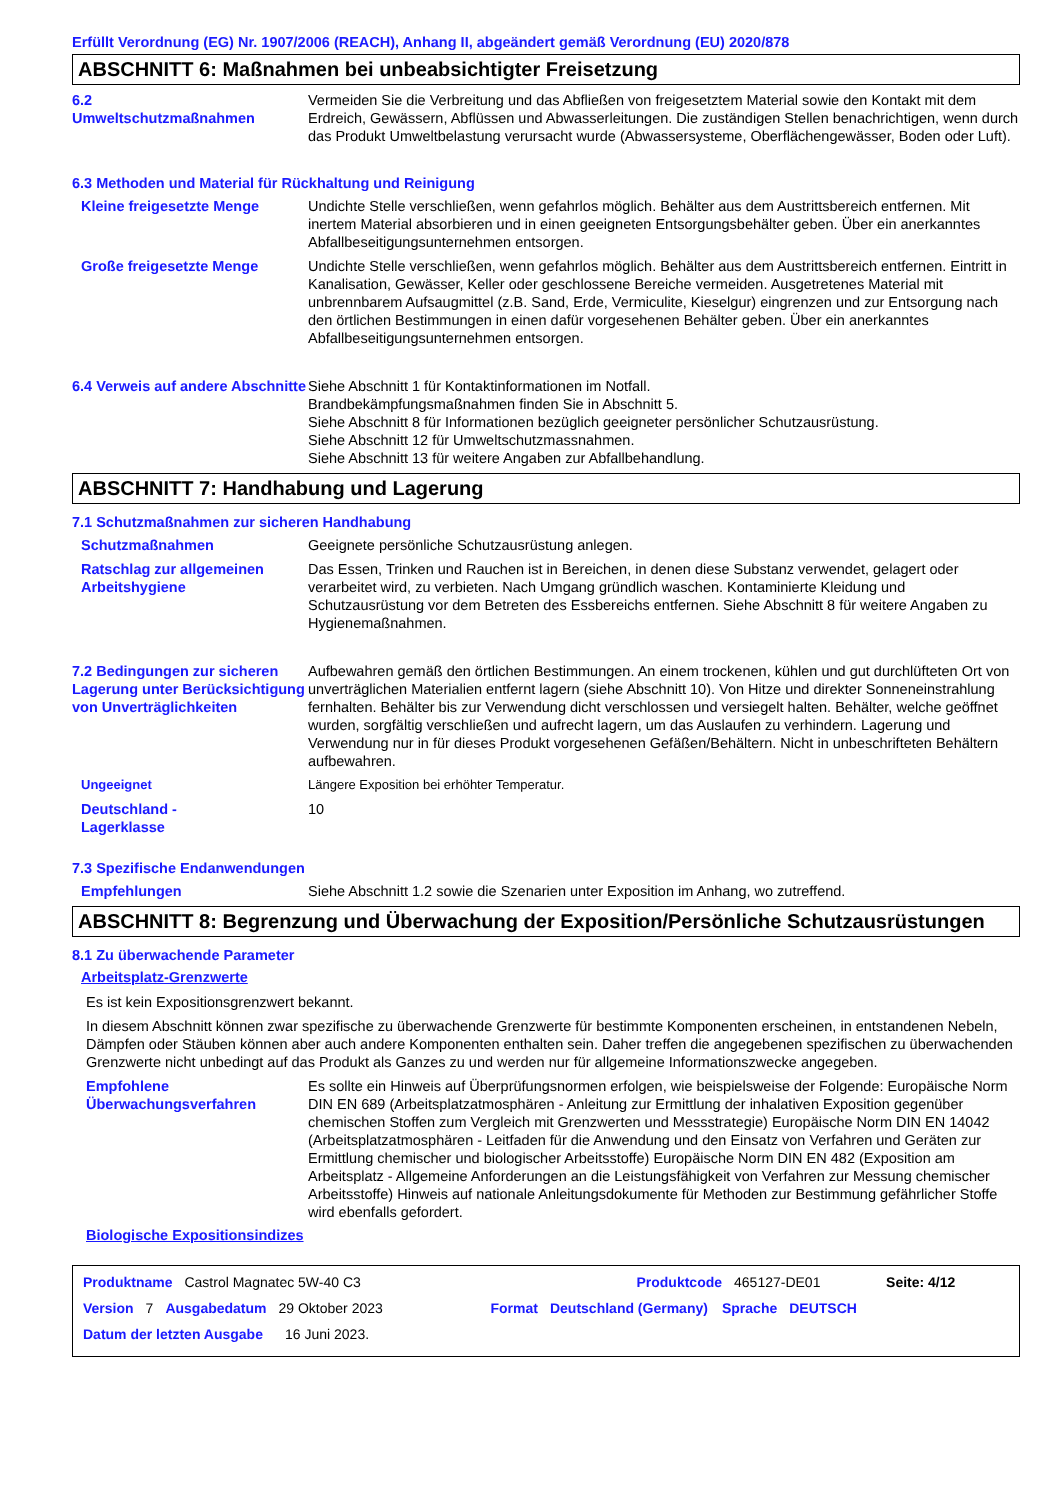Erfüllt Verordnung (EG) Nr. 1907/2006 (REACH), Anhang II, abgeändert gemäß Verordnung (EU) 2020/878
ABSCHNITT 6: Maßnahmen bei unbeabsichtigter Freisetzung
6.2
Umweltschutzmaßnahmen
Vermeiden Sie die Verbreitung und das Abfließen von freigesetztem Material sowie den Kontakt mit dem Erdreich, Gewässern, Abflüssen und Abwasserleitungen. Die zuständigen Stellen benachrichtigen, wenn durch das Produkt Umweltbelastung verursacht wurde (Abwassersysteme, Oberflächengewässer, Boden oder Luft).
6.3 Methoden und Material für Rückhaltung und Reinigung
Kleine freigesetzte Menge Undichte Stelle verschließen, wenn gefahrlos möglich. Behälter aus dem Austrittsbereich entfernen. Mit inertem Material absorbieren und in einen geeigneten Entsorgungsbehälter geben. Über ein anerkanntes Abfallbeseitigungsunternehmen entsorgen.
Große freigesetzte Menge Undichte Stelle verschließen, wenn gefahrlos möglich. Behälter aus dem Austrittsbereich entfernen. Eintritt in Kanalisation, Gewässer, Keller oder geschlossene Bereiche vermeiden. Ausgetretenes Material mit unbrennbarem Aufsaugmittel (z.B. Sand, Erde, Vermiculite, Kieselgur) eingrenzen und zur Entsorgung nach den örtlichen Bestimmungen in einen dafür vorgesehenen Behälter geben. Über ein anerkanntes Abfallbeseitigungsunternehmen entsorgen.
6.4 Verweis auf andere Abschnitte
Siehe Abschnitt 1 für Kontaktinformationen im Notfall.
Brandbekämpfungsmaßnahmen finden Sie in Abschnitt 5.
Siehe Abschnitt 8 für Informationen bezüglich geeigneter persönlicher Schutzausrüstung.
Siehe Abschnitt 12 für Umweltschutzmassnahmen.
Siehe Abschnitt 13 für weitere Angaben zur Abfallbehandlung.
ABSCHNITT 7: Handhabung und Lagerung
7.1 Schutzmaßnahmen zur sicheren Handhabung
Schutzmaßnahmen Geeignete persönliche Schutzausrüstung anlegen.
Ratschlag zur allgemeinen Arbeitshygiene
Das Essen, Trinken und Rauchen ist in Bereichen, in denen diese Substanz verwendet, gelagert oder verarbeitet wird, zu verbieten. Nach Umgang gründlich waschen. Kontaminierte Kleidung und Schutzausrüstung vor dem Betreten des Essbereichs entfernen. Siehe Abschnitt 8 für weitere Angaben zu Hygienemaßnahmen.
7.2 Bedingungen zur sicheren Lagerung unter Berücksichtigung von Unverträglichkeiten
Aufbewahren gemäß den örtlichen Bestimmungen. An einem trockenen, kühlen und gut durchlüfteten Ort von unverträglichen Materialien entfernt lagern (siehe Abschnitt 10). Von Hitze und direkter Sonneneinstrahlung fernhalten. Behälter bis zur Verwendung dicht verschlossen und versiegelt halten. Behälter, welche geöffnet wurden, sorgfältig verschließen und aufrecht lagern, um das Auslaufen zu verhindern. Lagerung und Verwendung nur in für dieses Produkt vorgesehenen Gefäßen/Behältern. Nicht in unbeschrifteten Behältern aufbewahren.
Ungeeignet Längere Exposition bei erhöhter Temperatur.
Deutschland -
Lagerklasse
10
7.3 Spezifische Endanwendungen
Empfehlungen Siehe Abschnitt 1.2 sowie die Szenarien unter Exposition im Anhang, wo zutreffend.
ABSCHNITT 8: Begrenzung und Überwachung der Exposition/Persönliche Schutzausrüstungen
8.1 Zu überwachende Parameter
Arbeitsplatz-Grenzwerte
Es ist kein Expositionsgrenzwert bekannt.
In diesem Abschnitt können zwar spezifische zu überwachende Grenzwerte für bestimmte Komponenten erscheinen, in entstandenen Nebeln, Dämpfen oder Stäuben können aber auch andere Komponenten enthalten sein. Daher treffen die angegebenen spezifischen zu überwachenden Grenzwerte nicht unbedingt auf das Produkt als Ganzes zu und werden nur für allgemeine Informationszwecke angegeben.
Empfohlene Überwachungsverfahren
Es sollte ein Hinweis auf Überprüfungsnormen erfolgen, wie beispielsweise der Folgende: Europäische Norm DIN EN 689 (Arbeitsplatzatmosphären - Anleitung zur Ermittlung der inhalativen Exposition gegenüber chemischen Stoffen zum Vergleich mit Grenzwerten und Messstrategie) Europäische Norm DIN EN 14042 (Arbeitsplatzatmosphären - Leitfaden für die Anwendung und den Einsatz von Verfahren und Geräten zur Ermittlung chemischer und biologischer Arbeitsstoffe) Europäische Norm DIN EN 482 (Exposition am Arbeitsplatz - Allgemeine Anforderungen an die Leistungsfähigkeit von Verfahren zur Messung chemischer Arbeitsstoffe) Hinweis auf nationale Anleitungsdokumente für Methoden zur Bestimmung gefährlicher Stoffe wird ebenfalls gefordert.
Biologische Expositionsindizes
Produktname Castrol Magnatec 5W-40 C3 Produktcode 465127-DE01 Seite: 4/12
Version 7 Ausgabedatum 29 Oktober 2023 Format Deutschland (Germany) Sprache DEUTSCH
Datum der letzten Ausgabe 16 Juni 2023.